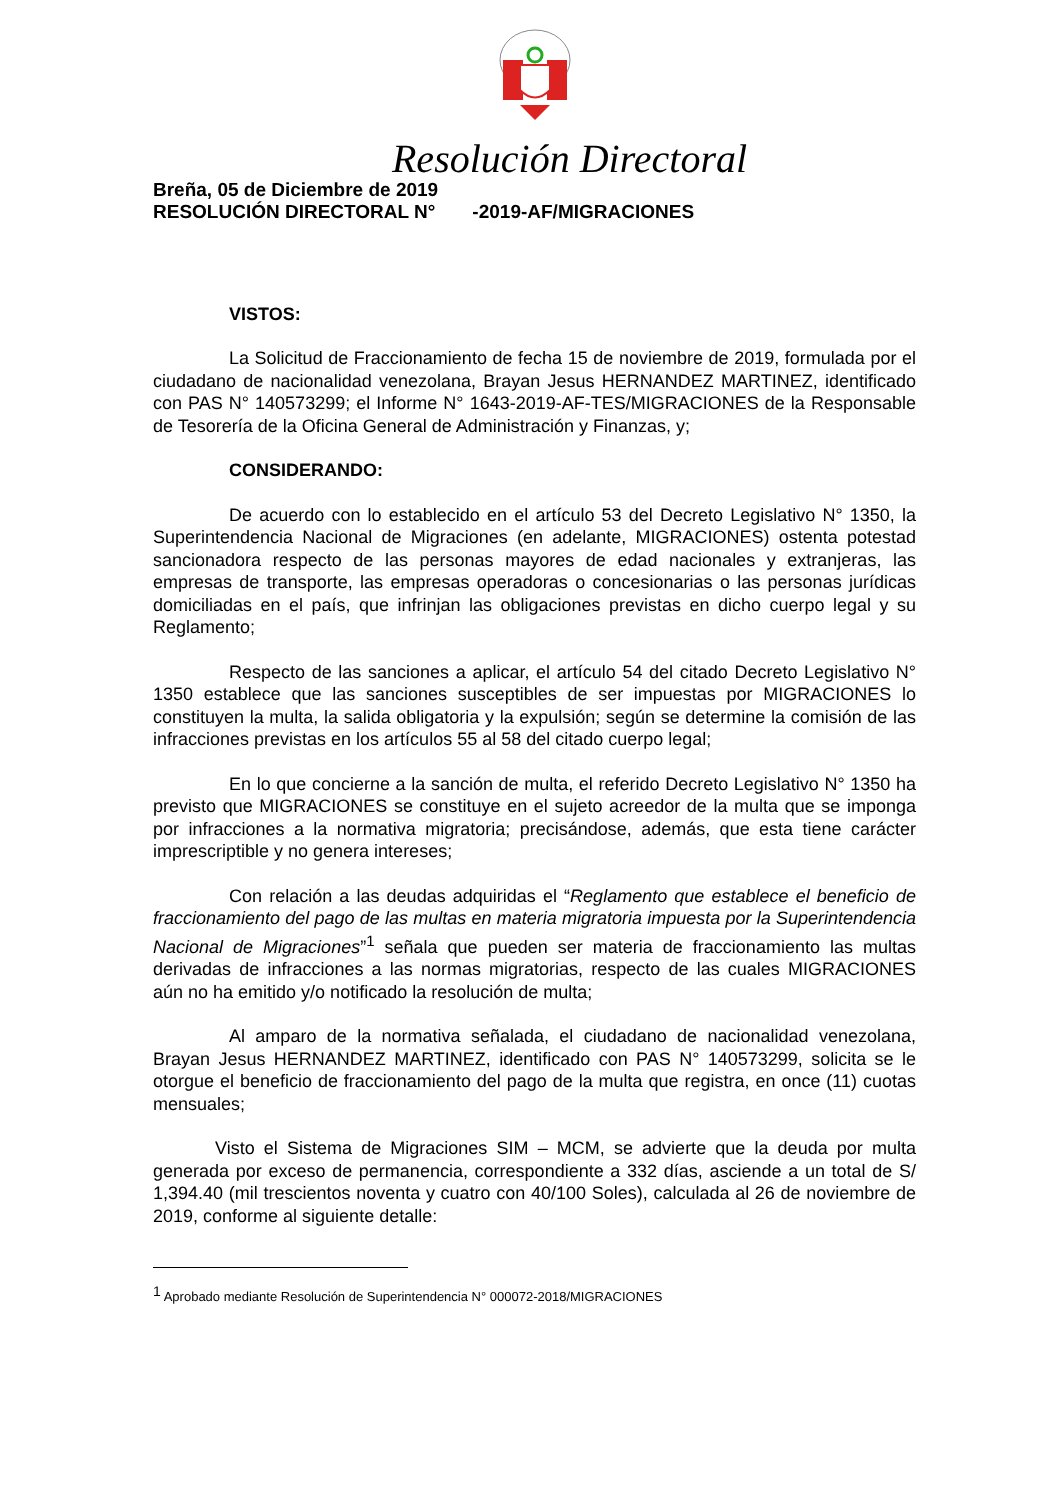Resolución Directoral
Breña, 05 de Diciembre de 2019
RESOLUCIÓN DIRECTORAL N° -2019-AF/MIGRACIONES
VISTOS:
La Solicitud de Fraccionamiento de fecha 15 de noviembre de 2019, formulada por el ciudadano de nacionalidad venezolana, Brayan Jesus HERNANDEZ MARTINEZ, identificado con PAS N° 140573299; el Informe N° 1643-2019-AF-TES/MIGRACIONES de la Responsable de Tesorería de la Oficina General de Administración y Finanzas, y;
CONSIDERANDO:
De acuerdo con lo establecido en el artículo 53 del Decreto Legislativo N° 1350, la Superintendencia Nacional de Migraciones (en adelante, MIGRACIONES) ostenta potestad sancionadora respecto de las personas mayores de edad nacionales y extranjeras, las empresas de transporte, las empresas operadoras o concesionarias o las personas jurídicas domiciliadas en el país, que infrinjan las obligaciones previstas en dicho cuerpo legal y su Reglamento;
Respecto de las sanciones a aplicar, el artículo 54 del citado Decreto Legislativo N° 1350 establece que las sanciones susceptibles de ser impuestas por MIGRACIONES lo constituyen la multa, la salida obligatoria y la expulsión; según se determine la comisión de las infracciones previstas en los artículos 55 al 58 del citado cuerpo legal;
En lo que concierne a la sanción de multa, el referido Decreto Legislativo N° 1350 ha previsto que MIGRACIONES se constituye en el sujeto acreedor de la multa que se imponga por infracciones a la normativa migratoria; precisándose, además, que esta tiene carácter imprescriptible y no genera intereses;
Con relación a las deudas adquiridas el “Reglamento que establece el beneficio de fraccionamiento del pago de las multas en materia migratoria impuesta por la Superintendencia Nacional de Migraciones”<sup>1</sup> señala que pueden ser materia de fraccionamiento las multas derivadas de infracciones a las normas migratorias, respecto de las cuales MIGRACIONES aún no ha emitido y/o notificado la resolución de multa;
Al amparo de la normativa señalada, el ciudadano de nacionalidad venezolana, Brayan Jesus HERNANDEZ MARTINEZ, identificado con PAS N° 140573299, solicita se le otorgue el beneficio de fraccionamiento del pago de la multa que registra, en once (11) cuotas mensuales;
Visto el Sistema de Migraciones SIM – MCM, se advierte que la deuda por multa generada por exceso de permanencia, correspondiente a 332 días, asciende a un total de S/ 1,394.40 (mil trescientos noventa y cuatro con 40/100 Soles), calculada al 26 de noviembre de 2019, conforme al siguiente detalle:
<sup>1</sup> Aprobado mediante Resolución de Superintendencia N° 000072-2018/MIGRACIONES